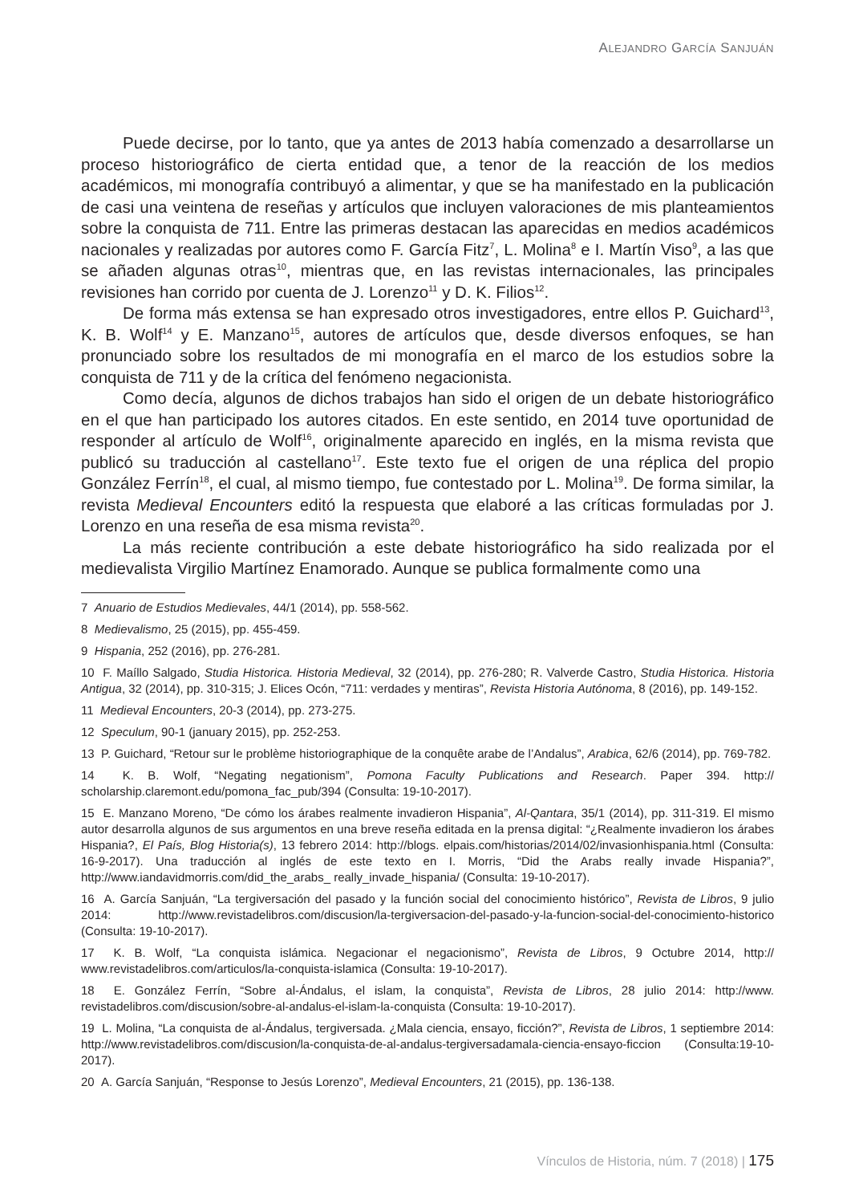ALEJANDRO GARCÍA SANJUÁN
Puede decirse, por lo tanto, que ya antes de 2013 había comenzado a desarrollarse un proceso historiográfico de cierta entidad que, a tenor de la reacción de los medios académicos, mi monografía contribuyó a alimentar, y que se ha manifestado en la publicación de casi una veintena de reseñas y artículos que incluyen valoraciones de mis planteamientos sobre la conquista de 711. Entre las primeras destacan las aparecidas en medios académicos nacionales y realizadas por autores como F. García Fitz<sup>7</sup>, L. Molina<sup>8</sup> e I. Martín Viso<sup>9</sup>, a las que se añaden algunas otras<sup>10</sup>, mientras que, en las revistas internacionales, las principales revisiones han corrido por cuenta de J. Lorenzo<sup>11</sup> y D. K. Filios<sup>12</sup>.
De forma más extensa se han expresado otros investigadores, entre ellos P. Guichard<sup>13</sup>, K. B. Wolf<sup>14</sup> y E. Manzano<sup>15</sup>, autores de artículos que, desde diversos enfoques, se han pronunciado sobre los resultados de mi monografía en el marco de los estudios sobre la conquista de 711 y de la crítica del fenómeno negacionista.
Como decía, algunos de dichos trabajos han sido el origen de un debate historiográfico en el que han participado los autores citados. En este sentido, en 2014 tuve oportunidad de responder al artículo de Wolf<sup>16</sup>, originalmente aparecido en inglés, en la misma revista que publicó su traducción al castellano<sup>17</sup>. Este texto fue el origen de una réplica del propio González Ferrín<sup>18</sup>, el cual, al mismo tiempo, fue contestado por L. Molina<sup>19</sup>. De forma similar, la revista Medieval Encounters editó la respuesta que elaboré a las críticas formuladas por J. Lorenzo en una reseña de esa misma revista<sup>20</sup>.
La más reciente contribución a este debate historiográfico ha sido realizada por el medievalista Virgilio Martínez Enamorado. Aunque se publica formalmente como una
7 Anuario de Estudios Medievales, 44/1 (2014), pp. 558-562.
8 Medievalismo, 25 (2015), pp. 455-459.
9 Hispania, 252 (2016), pp. 276-281.
10 F. Maíllo Salgado, Studia Historica. Historia Medieval, 32 (2014), pp. 276-280; R. Valverde Castro, Studia Historica. Historia Antigua, 32 (2014), pp. 310-315; J. Elices Ocón, “711: verdades y mentiras”, Revista Historia Autónoma, 8 (2016), pp. 149-152.
11 Medieval Encounters, 20-3 (2014), pp. 273-275.
12 Speculum, 90-1 (january 2015), pp. 252-253.
13 P. Guichard, “Retour sur le problème historiographique de la conquête arabe de l’Andalus”, Arabica, 62/6 (2014), pp. 769-782.
14 K. B. Wolf, “Negating negationism”, Pomona Faculty Publications and Research. Paper 394. http:// scholarship.claremont.edu/pomona_fac_pub/394 (Consulta: 19-10-2017).
15 E. Manzano Moreno, “De cómo los árabes realmente invadieron Hispania”, Al-Qantara, 35/1 (2014), pp. 311-319. El mismo autor desarrolla algunos de sus argumentos en una breve reseña editada en la prensa digital: “¿Realmente invadieron los árabes Hispania?, El País, Blog Historia(s), 13 febrero 2014: http://blogs. elpais.com/historias/2014/02/invasionhispania.html (Consulta: 16-9-2017). Una traducción al inglés de este texto en I. Morris, “Did the Arabs really invade Hispania?”, http://www.iandavidmorris.com/did_the_arabs_ really_invade_hispania/ (Consulta: 19-10-2017).
16 A. García Sanjuán, “La tergiversación del pasado y la función social del conocimiento histórico”, Revista de Libros, 9 julio 2014: http://www.revistadelibros.com/discusion/la-tergiversacion-del-pasado-y-la-funcion-social-del-conocimiento-historico (Consulta: 19-10-2017).
17 K. B. Wolf, “La conquista islámica. Negacionar el negacionismo”, Revista de Libros, 9 Octubre 2014, http:// www.revistadelibros.com/articulos/la-conquista-islamica (Consulta: 19-10-2017).
18 E. González Ferrín, “Sobre al-Ándalus, el islam, la conquista”, Revista de Libros, 28 julio 2014: http://www. revistadelibros.com/discusion/sobre-al-andalus-el-islam-la-conquista (Consulta: 19-10-2017).
19 L. Molina, “La conquista de al-Ándalus, tergiversada. ¿Mala ciencia, ensayo, ficción?”, Revista de Libros, 1 septiembre 2014: http://www.revistadelibros.com/discusion/la-conquista-de-al-andalus-tergiversadamala-ciencia-ensayo-ficcion (Consulta:19-10-2017).
20 A. García Sanjuán, “Response to Jesús Lorenzo”, Medieval Encounters, 21 (2015), pp. 136-138.
Vínculos de Historia, núm. 7 (2018) | 175